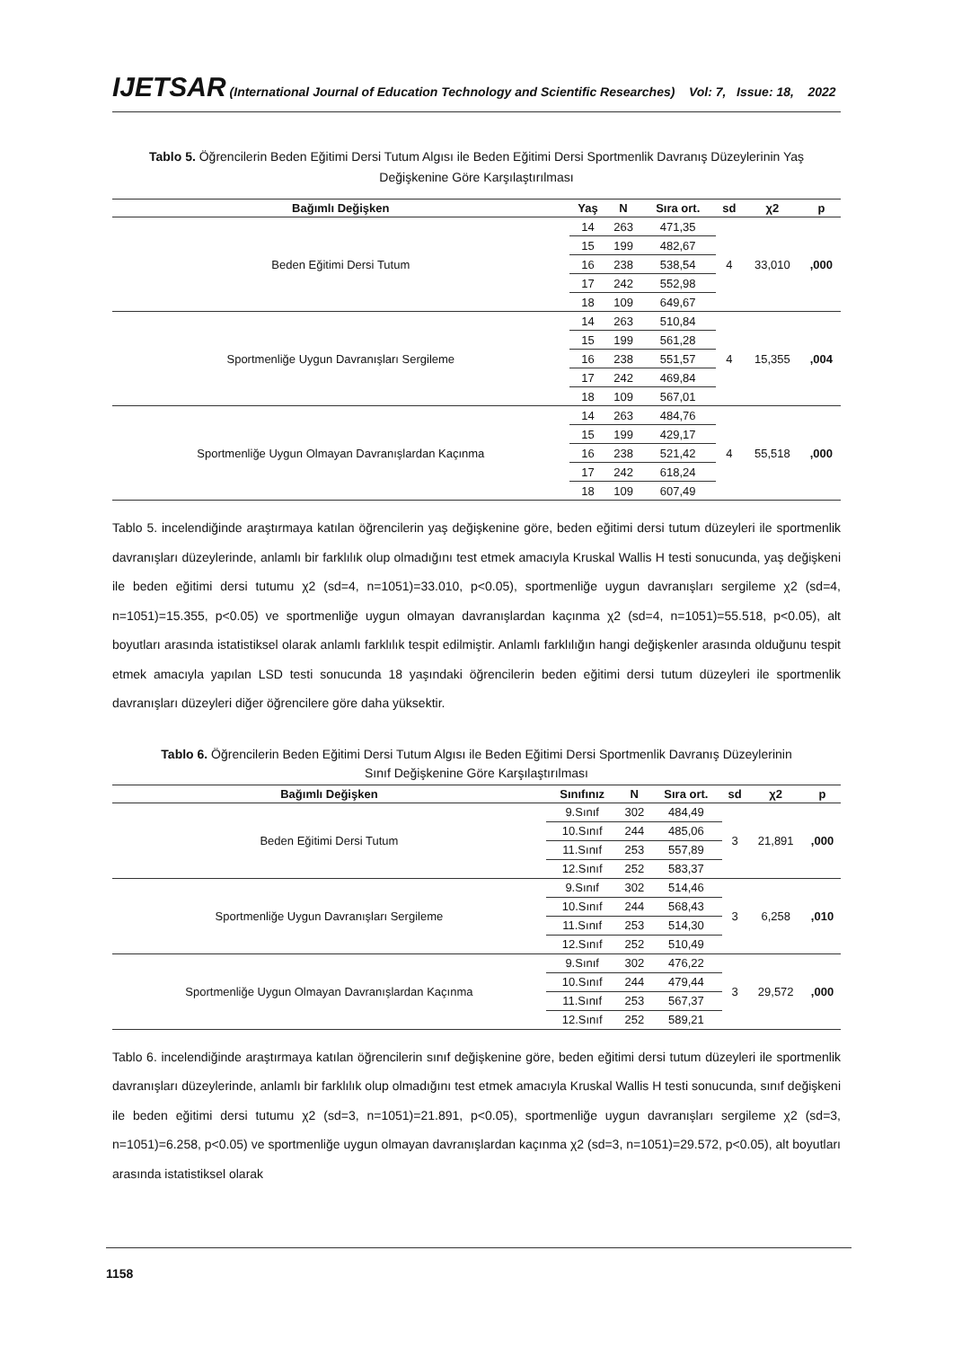IJETSAR (International Journal of Education Technology and Scientific Researches) Vol: 7, Issue: 18, 2022
Tablo 5. Öğrencilerin Beden Eğitimi Dersi Tutum Algısı ile Beden Eğitimi Dersi Sportmenlik Davranış Düzeylerinin Yaş Değişkenine Göre Karşılaştırılması
| Bağımlı Değişken | Yaş | N | Sıra ort. | sd | χ2 | p |
| --- | --- | --- | --- | --- | --- | --- |
| Beden Eğitimi Dersi Tutum | 14 | 263 | 471,35 | 4 | 33,010 | ,000 |
| | 15 | 199 | 482,67 | | | |
| | 16 | 238 | 538,54 | | | |
| | 17 | 242 | 552,98 | | | |
| | 18 | 109 | 649,67 | | | |
| Sportmenliğe Uygun Davranışları Sergileme | 14 | 263 | 510,84 | 4 | 15,355 | ,004 |
| | 15 | 199 | 561,28 | | | |
| | 16 | 238 | 551,57 | | | |
| | 17 | 242 | 469,84 | | | |
| | 18 | 109 | 567,01 | | | |
| Sportmenliğe Uygun Olmayan Davranışlardan Kaçınma | 14 | 263 | 484,76 | 4 | 55,518 | ,000 |
| | 15 | 199 | 429,17 | | | |
| | 16 | 238 | 521,42 | | | |
| | 17 | 242 | 618,24 | | | |
| | 18 | 109 | 607,49 | | | |
Tablo 5. incelendiğinde araştırmaya katılan öğrencilerin yaş değişkenine göre, beden eğitimi dersi tutum düzeyleri ile sportmenlik davranışları düzeylerinde, anlamlı bir farklılık olup olmadığını test etmek amacıyla Kruskal Wallis H testi sonucunda, yaş değişkeni ile beden eğitimi dersi tutumu χ2 (sd=4, n=1051)=33.010, p<0.05), sportmenliğe uygun davranışları sergileme χ2 (sd=4, n=1051)=15.355, p<0.05) ve sportmenliğe uygun olmayan davranışlardan kaçınma χ2 (sd=4, n=1051)=55.518, p<0.05), alt boyutları arasında istatistiksel olarak anlamlı farklılık tespit edilmiştir. Anlamlı farklılığın hangi değişkenler arasında olduğunu tespit etmek amacıyla yapılan LSD testi sonucunda 18 yaşındaki öğrencilerin beden eğitimi dersi tutum düzeyleri ile sportmenlik davranışları düzeyleri diğer öğrencilere göre daha yüksektir.
Tablo 6. Öğrencilerin Beden Eğitimi Dersi Tutum Algısı ile Beden Eğitimi Dersi Sportmenlik Davranış Düzeylerinin Sınıf Değişkenine Göre Karşılaştırılması
| Bağımlı Değişken | Sınıfınız | N | Sıra ort. | sd | χ2 | p |
| --- | --- | --- | --- | --- | --- | --- |
| Beden Eğitimi Dersi Tutum | 9.Sınıf | 302 | 484,49 | 3 | 21,891 | ,000 |
| | 10.Sınıf | 244 | 485,06 | | | |
| | 11.Sınıf | 253 | 557,89 | | | |
| | 12.Sınıf | 252 | 583,37 | | | |
| Sportmenliğe Uygun Davranışları Sergileme | 9.Sınıf | 302 | 514,46 | 3 | 6,258 | ,010 |
| | 10.Sınıf | 244 | 568,43 | | | |
| | 11.Sınıf | 253 | 514,30 | | | |
| | 12.Sınıf | 252 | 510,49 | | | |
| Sportmenliğe Uygun Olmayan Davranışlardan Kaçınma | 9.Sınıf | 302 | 476,22 | 3 | 29,572 | ,000 |
| | 10.Sınıf | 244 | 479,44 | | | |
| | 11.Sınıf | 253 | 567,37 | | | |
| | 12.Sınıf | 252 | 589,21 | | | |
Tablo 6. incelendiğinde araştırmaya katılan öğrencilerin sınıf değişkenine göre, beden eğitimi dersi tutum düzeyleri ile sportmenlik davranışları düzeylerinde, anlamlı bir farklılık olup olmadığını test etmek amacıyla Kruskal Wallis H testi sonucunda, sınıf değişkeni ile beden eğitimi dersi tutumu χ2 (sd=3, n=1051)=21.891, p<0.05), sportmenliğe uygun davranışları sergileme χ2 (sd=3, n=1051)=6.258, p<0.05) ve sportmenliğe uygun olmayan davranışlardan kaçınma χ2 (sd=3, n=1051)=29.572, p<0.05), alt boyutları arasında istatistiksel olarak
1158